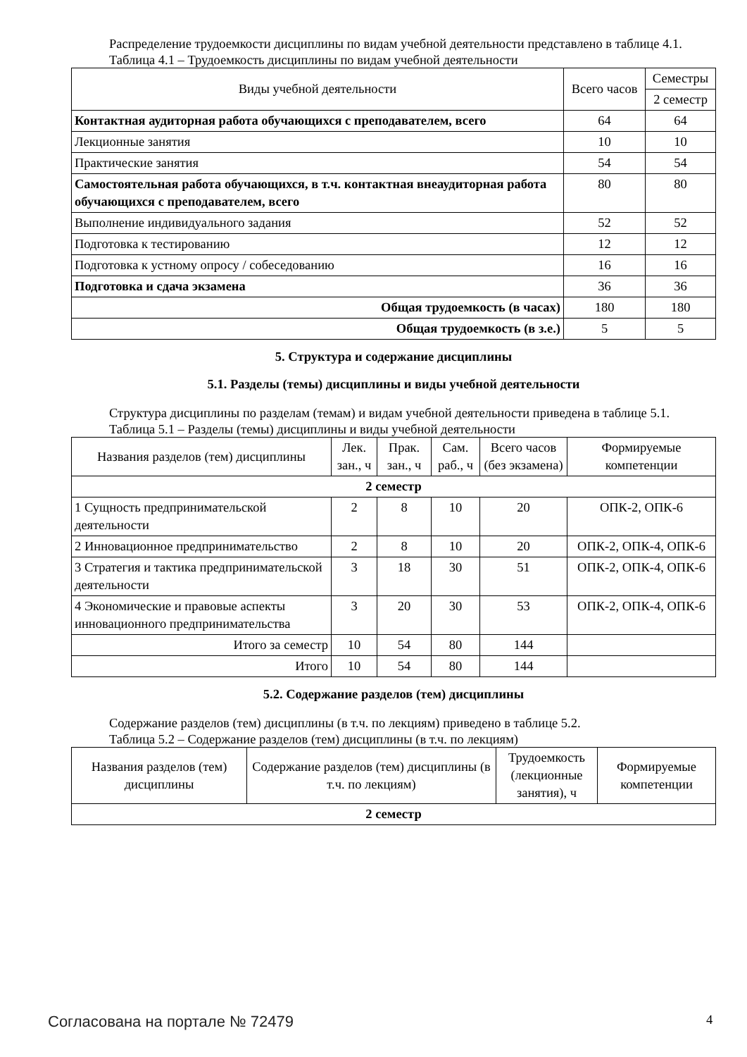Распределение трудоемкости дисциплины по видам учебной деятельности представлено в таблице 4.1.
Таблица 4.1 – Трудоемкость дисциплины по видам учебной деятельности
| Виды учебной деятельности | Всего часов | Семестры |
| --- | --- | --- |
| | | 2 семестр |
| Контактная аудиторная работа обучающихся с преподавателем, всего | 64 | 64 |
| Лекционные занятия | 10 | 10 |
| Практические занятия | 54 | 54 |
| Самостоятельная работа обучающихся, в т.ч. контактная внеаудиторная работа обучающихся с преподавателем, всего | 80 | 80 |
| Выполнение индивидуального задания | 52 | 52 |
| Подготовка к тестированию | 12 | 12 |
| Подготовка к устному опросу / собеседованию | 16 | 16 |
| Подготовка и сдача экзамена | 36 | 36 |
| Общая трудоемкость (в часах) | 180 | 180 |
| Общая трудоемкость (в з.е.) | 5 | 5 |
5. Структура и содержание дисциплины
5.1. Разделы (темы) дисциплины и виды учебной деятельности
Структура дисциплины по разделам (темам) и видам учебной деятельности приведена в таблице 5.1.
Таблица 5.1 – Разделы (темы) дисциплины и виды учебной деятельности
| Названия разделов (тем) дисциплины | Лек. зан., ч | Прак. зан., ч | Сам. раб., ч | Всего часов (без экзамена) | Формируемые компетенции |
| --- | --- | --- | --- | --- | --- |
| 2 семестр | | | | | |
| 1 Сущность предпринимательской деятельности | 2 | 8 | 10 | 20 | ОПК-2, ОПК-6 |
| 2 Инновационное предпринимательство | 2 | 8 | 10 | 20 | ОПК-2, ОПК-4, ОПК-6 |
| 3 Стратегия и тактика предпринимательской деятельности | 3 | 18 | 30 | 51 | ОПК-2, ОПК-4, ОПК-6 |
| 4 Экономические и правовые аспекты инновационного предпринимательства | 3 | 20 | 30 | 53 | ОПК-2, ОПК-4, ОПК-6 |
| Итого за семестр | 10 | 54 | 80 | 144 | |
| Итого | 10 | 54 | 80 | 144 | |
5.2. Содержание разделов (тем) дисциплины
Содержание разделов (тем) дисциплины (в т.ч. по лекциям) приведено в таблице 5.2.
Таблица 5.2 – Содержание разделов (тем) дисциплины (в т.ч. по лекциям)
| Названия разделов (тем) дисциплины | Содержание разделов (тем) дисциплины (в т.ч. по лекциям) | Трудоемкость (лекционные занятия), ч | Формируемые компетенции |
| --- | --- | --- | --- |
| 2 семестр | | | |
Согласована на портале № 72479 4